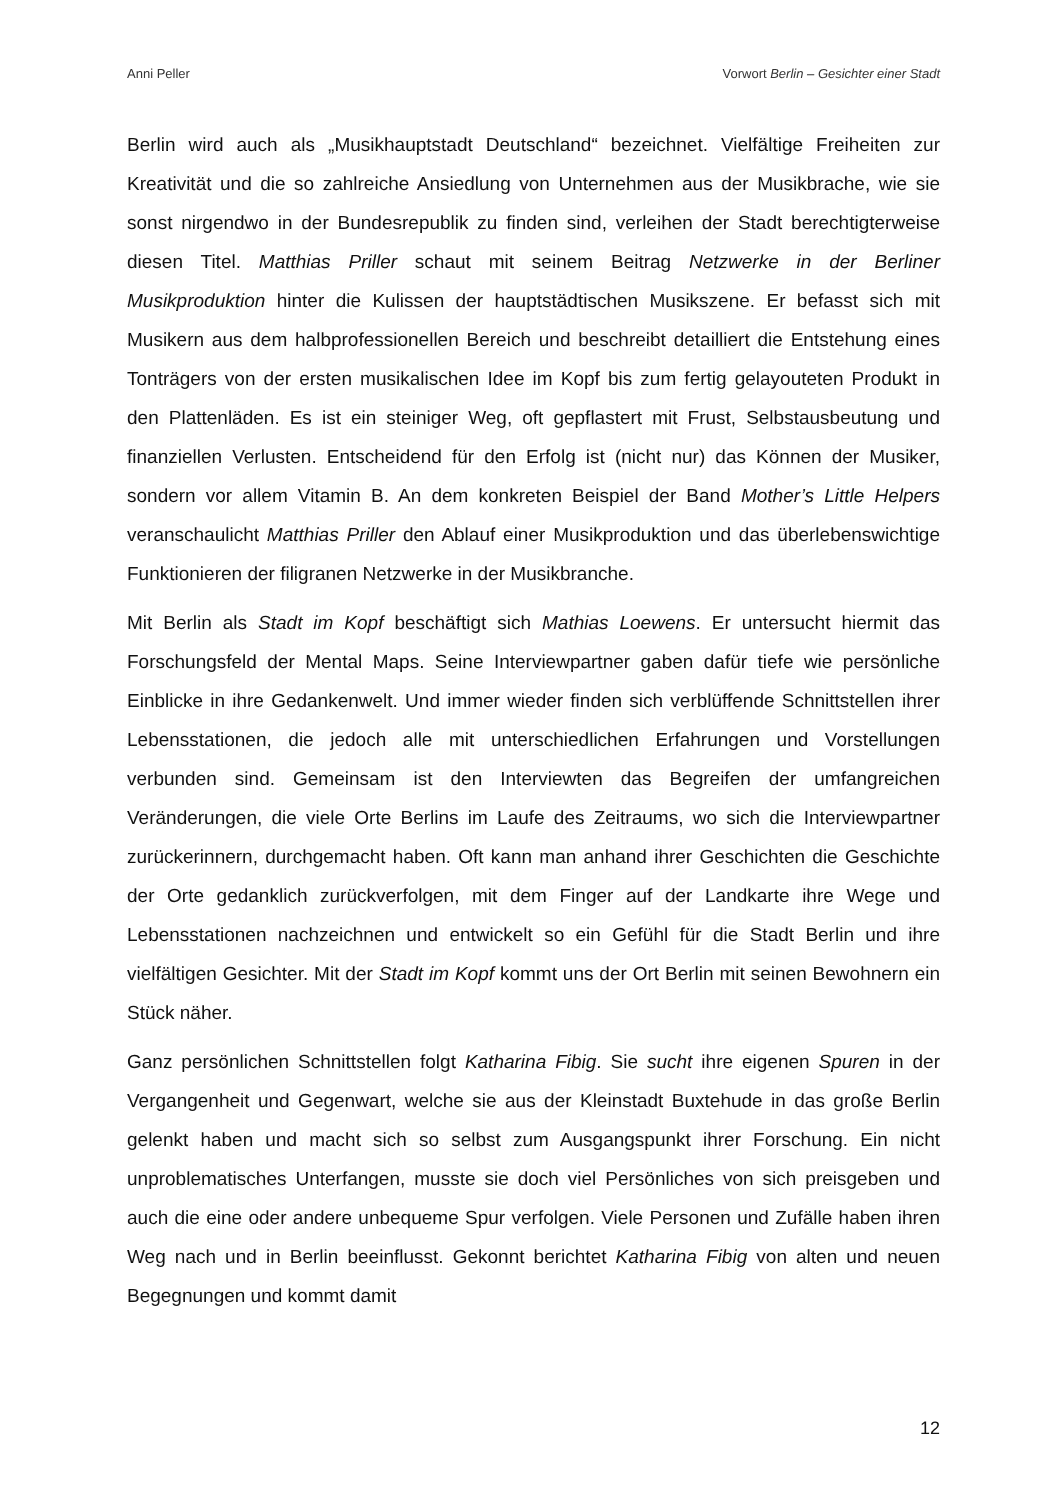Anni Peller Vorwort Berlin – Gesichter einer Stadt
Berlin wird auch als „Musikhauptstadt Deutschland“ bezeichnet. Vielfältige Freiheiten zur Kreativität und die so zahlreiche Ansiedlung von Unternehmen aus der Musikbrache, wie sie sonst nirgendwo in der Bundesrepublik zu finden sind, verleihen der Stadt berechtigterweise diesen Titel. Matthias Priller schaut mit seinem Beitrag Netzwerke in der Berliner Musikproduktion hinter die Kulissen der hauptstädtischen Musikszene. Er befasst sich mit Musikern aus dem halbprofessionellen Bereich und beschreibt detailliert die Entstehung eines Tonträgers von der ersten musikalischen Idee im Kopf bis zum fertig gelayouteten Produkt in den Plattenläden. Es ist ein steiniger Weg, oft gepflastert mit Frust, Selbstausbeutung und finanziellen Verlusten. Entscheidend für den Erfolg ist (nicht nur) das Können der Musiker, sondern vor allem Vitamin B. An dem konkreten Beispiel der Band Mother’s Little Helpers veranschaulicht Matthias Priller den Ablauf einer Musikproduktion und das überlebenswichtige Funktionieren der filigranen Netzwerke in der Musikbranche.
Mit Berlin als Stadt im Kopf beschäftigt sich Mathias Loewens. Er untersucht hiermit das Forschungsfeld der Mental Maps. Seine Interviewpartner gaben dafür tiefe wie persönliche Einblicke in ihre Gedankenwelt. Und immer wieder finden sich verblüffende Schnittstellen ihrer Lebensstationen, die jedoch alle mit unterschiedlichen Erfahrungen und Vorstellungen verbunden sind. Gemeinsam ist den Interviewten das Begreifen der umfangreichen Veränderungen, die viele Orte Berlins im Laufe des Zeitraums, wo sich die Interviewpartner zurückerinnern, durchgemacht haben. Oft kann man anhand ihrer Geschichten die Geschichte der Orte gedanklich zurückverfolgen, mit dem Finger auf der Landkarte ihre Wege und Lebensstationen nachzeichnen und entwickelt so ein Gefühl für die Stadt Berlin und ihre vielfältigen Gesichter. Mit der Stadt im Kopf kommt uns der Ort Berlin mit seinen Bewohnern ein Stück näher.
Ganz persönlichen Schnittstellen folgt Katharina Fibig. Sie sucht ihre eigenen Spuren in der Vergangenheit und Gegenwart, welche sie aus der Kleinstadt Buxtehude in das große Berlin gelenkt haben und macht sich so selbst zum Ausgangspunkt ihrer Forschung. Ein nicht unproblematisches Unterfangen, musste sie doch viel Persönliches von sich preisgeben und auch die eine oder andere unbequeme Spur verfolgen. Viele Personen und Zufälle haben ihren Weg nach und in Berlin beeinflusst. Gekonnt berichtet Katharina Fibig von alten und neuen Begegnungen und kommt damit
12